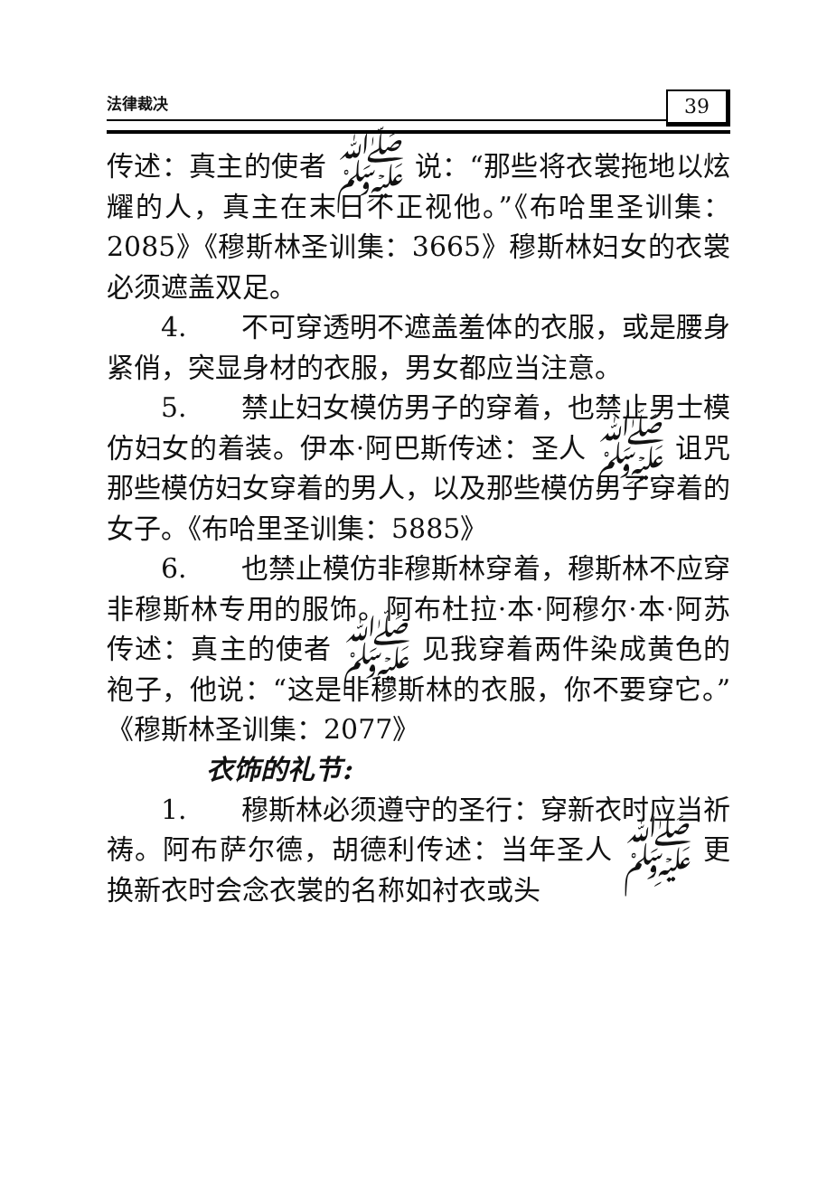法律裁决 39
传述：真主的使者 ﷺ 说：“那些将衣裳拖地以炫耀的人，真主在末日不正视他。”《布哈里圣训集：2085》《穆斯林圣训集：3665》穆斯林妇女的衣裳必须遮盖双足。
4.　　不可穿透明不遮盖羞体的衣服，或是腰身紧俏，突显身材的衣服，男女都应当注意。
5.　　禁止妇女模仿男子的穿着，也禁止男士模仿妇女的着装。伊本·阿巴斯传述：圣人 ﷺ 诅咒那些模仿妇女穿着的男人，以及那些模仿男子穿着的女子。《布哈里圣训集：5885》
6.　　也禁止模仿非穆斯林穿着，穆斯林不应穿非穆斯林专用的服饰。阿布杜拉·本·阿穆尔·本·阿苏传述：真主的使者 ﷺ 见我穿着两件染成黄色的袍子，他说：“这是非穆斯林的衣服，你不要穿它。”《穆斯林圣训集：2077》
衣饰的礼节:
1.　　穆斯林必须遵守的圣行：穿新衣时应当祈祷。阿布萨尔德，胡德利传述：当年圣人 ﷺ 更换新衣时会念衣裳的名称如衬衣或头